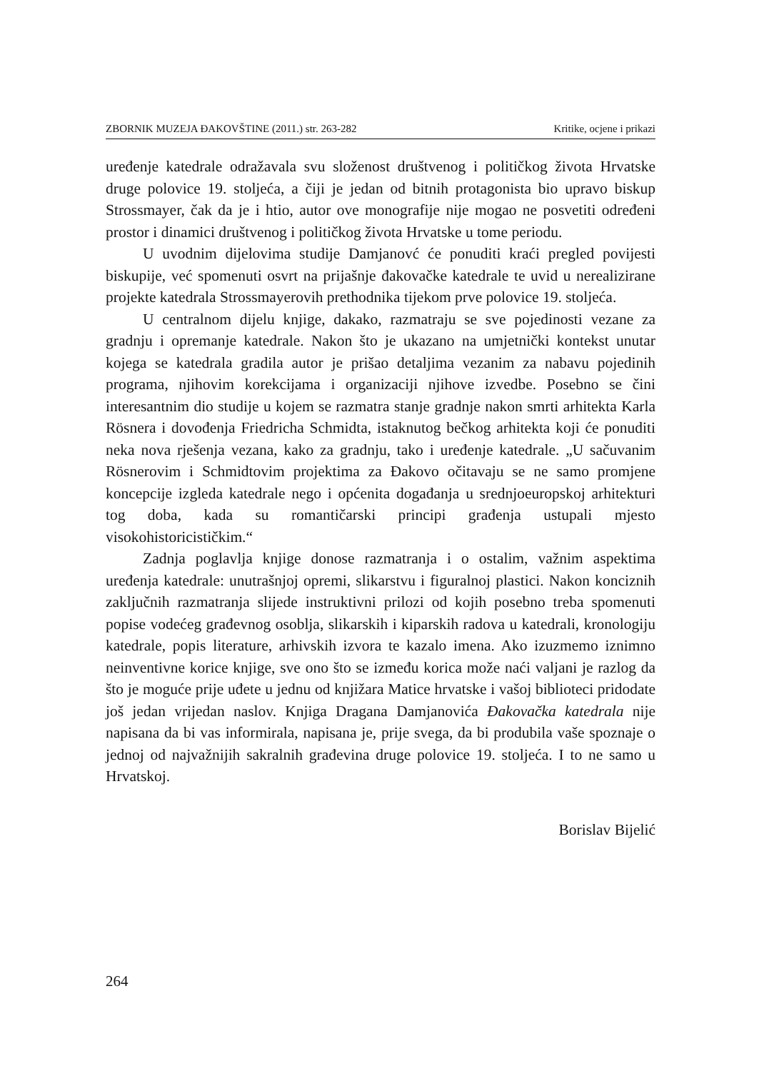ZBORNIK MUZEJA ĐAKOVŠTINE (2011.) str. 263-282 Kritike, ocjene i prikazi
uređenje katedrale odražavala svu složenost društvenog i političkog života Hrvatske druge polovice 19. stoljeća, a čiji je jedan od bitnih protagonista bio upravo biskup Strossmayer, čak da je i htio, autor ove monografije nije mogao ne posvetiti određeni prostor i dinamici društvenog i političkog života Hrvatske u tome periodu.
U uvodnim dijelovima studije Damjanovć će ponuditi kraći pregled povijesti biskupije, već spomenuti osvrt na prijašnje đakovačke katedrale te uvid u nerealizirane projekte katedrala Strossmayerovih prethodnika tijekom prve polovice 19. stoljeća.
U centralnom dijelu knjige, dakako, razmatraju se sve pojedinosti vezane za gradnju i opremanje katedrale. Nakon što je ukazano na umjetnički kontekst unutar kojega se katedrala gradila autor je prišao detaljima vezanim za nabavu pojedinih programa, njihovim korekcijama i organizaciji njihove izvedbe. Posebno se čini interesantnim dio studije u kojem se razmatra stanje gradnje nakon smrti arhitekta Karla Rösnera i dovođenja Friedricha Schmidta, istaknutog bečkog arhitekta koji će ponuditi neka nova rješenja vezana, kako za gradnju, tako i uređenje katedrale. „U sačuvanim Rösnerovim i Schmidtovim projektima za Đakovo očitavaju se ne samo promjene koncepcije izgleda katedrale nego i općenita događanja u srednjoeuropskoj arhitekturi tog doba, kada su romantičarski principi građenja ustupali mjesto visokohistoricističkim.“
Zadnja poglavlja knjige donose razmatranja i o ostalim, važnim aspektima uređenja katedrale: unutrašnjoj opremi, slikarstvu i figuralnoj plastici. Nakon konciznih zaključnih razmatranja slijede instruktivni prilozi od kojih posebno treba spomenuti popise vodećeg građevnog osoblja, slikarskih i kiparskih radova u katedrali, kronologiju katedrale, popis literature, arhivskih izvora te kazalo imena. Ako izuzmemo iznimno neinventivne korice knjige, sve ono što se između korica može naći valjani je razlog da što je moguće prije uđete u jednu od knjižara Matice hrvatske i vašoj biblioteci pridodate još jedan vrijedan naslov. Knjiga Dragana Damjanovića Đakovačka katedrala nije napisana da bi vas informirala, napisana je, prije svega, da bi produbila vaše spoznaje o jednoj od najvažnijih sakralnih građevina druge polovice 19. stoljeća. I to ne samo u Hrvatskoj.
Borislav Bijelić
264